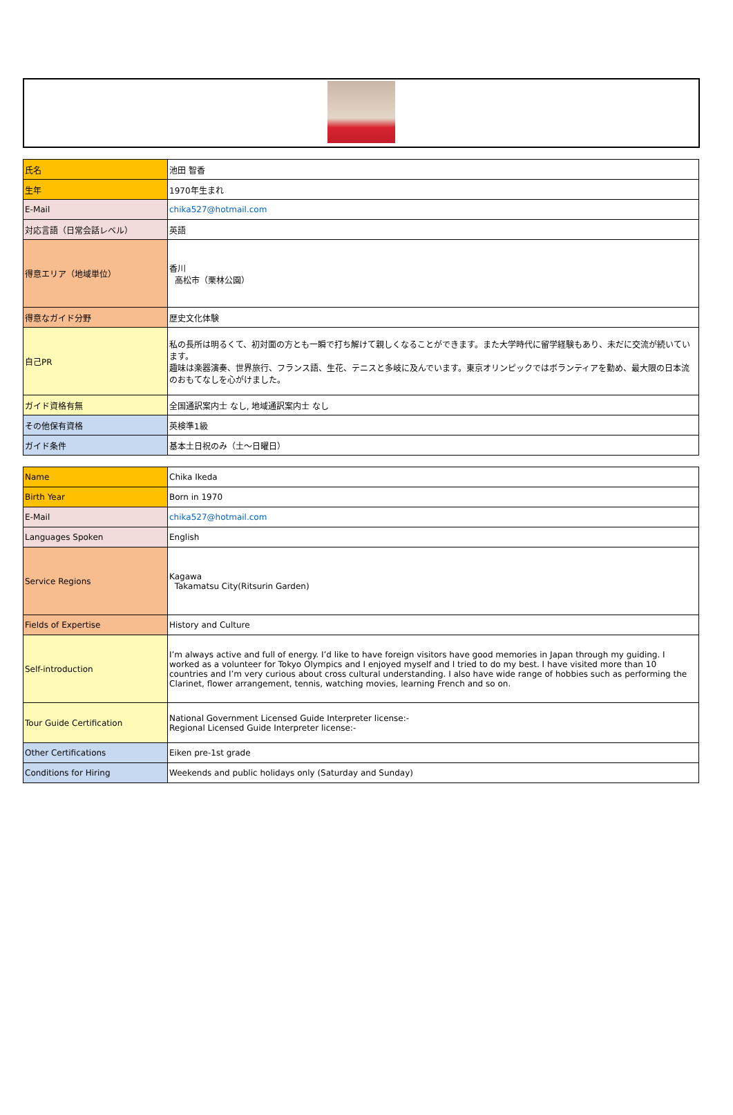| 氏名 | 池田 智香 |
| 生年 | 1970年生まれ |
| E-Mail | chika527@hotmail.com |
| 対応言語（日常会話レベル） | 英語 |
| 得意エリア（地域単位） | 香川 高松市（栗林公園） |
| 得意なガイド分野 | 歴史文化体験 |
| 自己PR | 私の長所は明るくて、初対面の方とも一瞬で打ち解けて親しくなることができます。また大学時代に留学経験もあり、未だに交流が続いています。 趣味は楽器演奏、世界旅行、フランス語、生花、テニスと多岐に及んでいます。東京オリンピックではボランティアを勤め、最大限の日本流のおもてなしを心がけました。 |
| ガイド資格有無 | 全国通訳案内士 なし, 地域通訳案内士 なし |
| その他保有資格 | 英検準1級 |
| ガイド条件 | 基本土日祝のみ（土～日曜日） |
| Name | Chika Ikeda |
| Birth Year | Born in 1970 |
| E-Mail | chika527@hotmail.com |
| Languages Spoken | English |
| Service Regions | Kagawa Takamatsu City(Ritsurin Garden) |
| Fields of Expertise | History and Culture |
| Self-introduction | I’m always active and full of energy. I’d like to have foreign visitors have good memories in Japan through my guiding. I worked as a volunteer for Tokyo Olympics and I enjoyed myself and I tried to do my best. I have visited more than 10 countries and I’m very curious about cross cultural understanding. I also have wide range of hobbies such as performing the Clarinet, flower arrangement, tennis, watching movies, learning French and so on. |
| Tour Guide Certification | National Government Licensed Guide Interpreter license:- Regional Licensed Guide Interpreter license:- |
| Other Certifications | Eiken pre-1st grade |
| Conditions for Hiring | Weekends and public holidays only (Saturday and Sunday) |